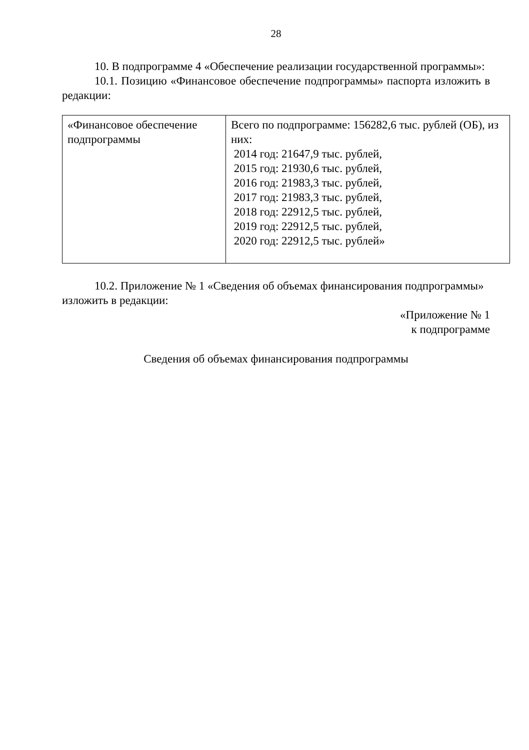28
10. В подпрограмме 4 «Обеспечение реализации государственной программы»:
10.1. Позицию «Финансовое обеспечение подпрограммы» паспорта изложить в редакции:
| «Финансовое обеспечение подпрограммы | Всего по подпрограмме: 156282,6 тыс. рублей (ОБ), из них: 2014 год: 21647,9 тыс. рублей, 2015 год: 21930,6 тыс. рублей, 2016 год: 21983,3 тыс. рублей, 2017 год: 21983,3 тыс. рублей, 2018 год: 22912,5 тыс. рублей, 2019 год: 22912,5 тыс. рублей, 2020 год: 22912,5 тыс. рублей» |
10.2. Приложение № 1 «Сведения об объемах финансирования подпрограммы» изложить в редакции:
«Приложение № 1
к подпрограмме
Сведения об объемах финансирования подпрограммы